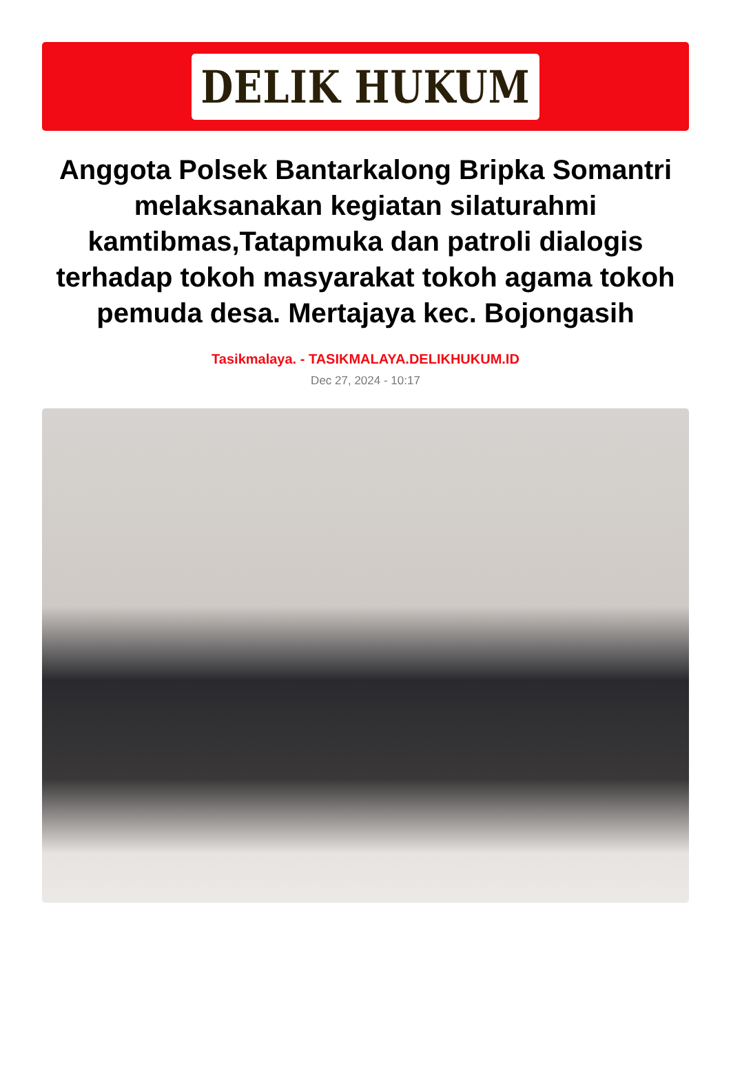DELIK HUKUM
Anggota Polsek Bantarkalong Bripka Somantri melaksanakan kegiatan silaturahmi kamtibmas,Tatapmuka dan patroli dialogis terhadap tokoh masyarakat tokoh agama tokoh pemuda desa. Mertajaya kec. Bojongasih
Tasikmalaya. - TASIKMALAYA.DELIKHUKUM.ID
Dec 27, 2024 - 10:17